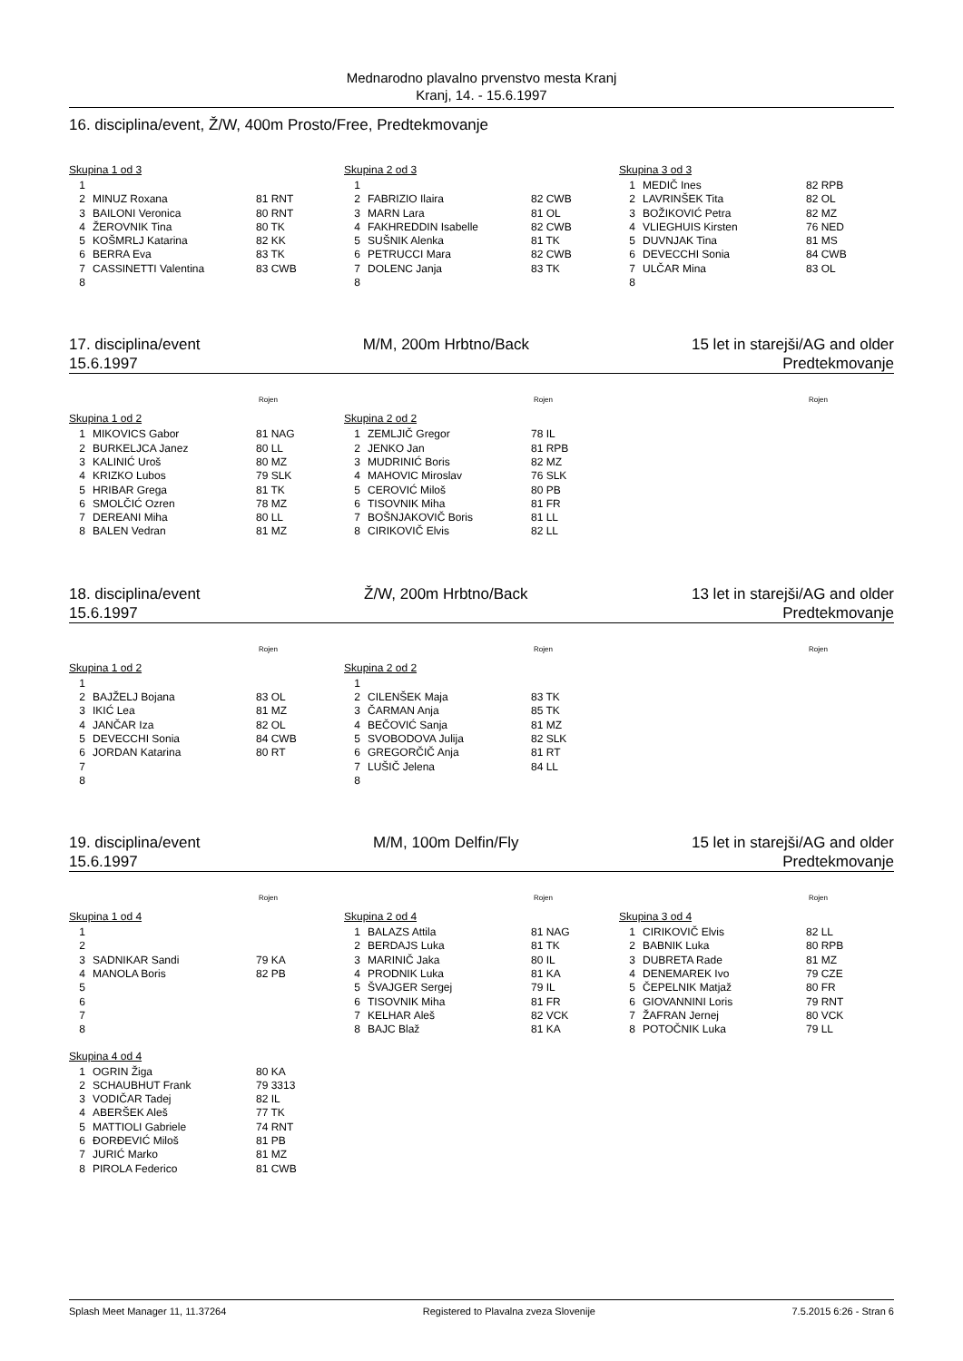Mednarodno plavalno prvenstvo mesta Kranj
Kranj, 14. - 15.6.1997
16. disciplina/event, Ž/W, 400m Prosto/Free, Predtekmovanje
Skupina 1 od 3
| 1 | | |
| 2 | MINUZ Roxana | 81 RNT |
| 3 | BAILONI Veronica | 80 RNT |
| 4 | ŽEROVNIK Tina | 80 TK |
| 5 | KOŠMRLJ Katarina | 82 KK |
| 6 | BERRA Eva | 83 TK |
| 7 | CASSINETTI Valentina | 83 CWB |
| 8 | | |
Skupina 2 od 3
| 1 | | |
| 2 | FABRIZIO Ilaira | 82 CWB |
| 3 | MARN Lara | 81 OL |
| 4 | FAKHREDDIN Isabelle | 82 CWB |
| 5 | SUŠNIK Alenka | 81 TK |
| 6 | PETRUCCI Mara | 82 CWB |
| 7 | DOLENC Janja | 83 TK |
| 8 | | |
Skupina 3 od 3
| 1 | MEDIČ Ines | 82 RPB |
| 2 | LAVRINŠEK Tita | 82 OL |
| 3 | BOŽIKOVIĆ Petra | 82 MZ |
| 4 | VLIEGHUIS Kirsten | 76 NED |
| 5 | DUVNJAK Tina | 81 MS |
| 6 | DEVECCHI Sonia | 84 CWB |
| 7 | ULČAR Mina | 83 OL |
| 8 | | |
17. disciplina/event M/M, 200m Hrbtno/Back 15 let in starejši/AG and older
15.6.1997 Predtekmovanje
Rojen
Skupina 1 od 2
| 1 | MIKOVICS Gabor | 81 NAG |
| 2 | BURKELJCA Janez | 80 LL |
| 3 | KALINIĆ Uroš | 80 MZ |
| 4 | KRIZKO Lubos | 79 SLK |
| 5 | HRIBAR Grega | 81 TK |
| 6 | SMOLČIĆ Ozren | 78 MZ |
| 7 | DEREANI Miha | 80 LL |
| 8 | BALEN Vedran | 81 MZ |
Rojen
Skupina 2 od 2
| 1 | ZEMLJIČ Gregor | 78 IL |
| 2 | JENKO Jan | 81 RPB |
| 3 | MUDRINIĆ Boris | 82 MZ |
| 4 | MAHOVIC Miroslav | 76 SLK |
| 5 | CEROVIĆ Miloš | 80 PB |
| 6 | TISOVNIK Miha | 81 FR |
| 7 | BOŠNJAKOVIČ Boris | 81 LL |
| 8 | CIRIKOVIČ Elvis | 82 LL |
Rojen
18. disciplina/event Ž/W, 200m Hrbtno/Back 13 let in starejši/AG and older
15.6.1997 Predtekmovanje
Rojen
Skupina 1 od 2
| 1 | | |
| 2 | BAJŽELJ Bojana | 83 OL |
| 3 | IKIĆ Lea | 81 MZ |
| 4 | JANČAR Iza | 82 OL |
| 5 | DEVECCHI Sonia | 84 CWB |
| 6 | JORDAN Katarina | 80 RT |
| 7 | | |
| 8 | | |
Rojen
Skupina 2 od 2
| 1 | | |
| 2 | CILENŠEK Maja | 83 TK |
| 3 | ČARMAN Anja | 85 TK |
| 4 | BEČOVIĆ Sanja | 81 MZ |
| 5 | SVOBODOVA Julija | 82 SLK |
| 6 | GREGORČIČ Anja | 81 RT |
| 7 | LUŠIČ Jelena | 84 LL |
| 8 | | |
Rojen
19. disciplina/event M/M, 100m Delfin/Fly 15 let in starejši/AG and older
15.6.1997 Predtekmovanje
Rojen
Skupina 1 od 4
| 1 | | |
| 2 | | |
| 3 | SADNIKAR Sandi | 79 KA |
| 4 | MANOLA Boris | 82 PB |
| 5 | | |
| 6 | | |
| 7 | | |
| 8 | | |
Rojen
Skupina 2 od 4
| 1 | BALAZS Attila | 81 NAG |
| 2 | BERDAJS Luka | 81 TK |
| 3 | MARINIČ Jaka | 80 IL |
| 4 | PRODNIK Luka | 81 KA |
| 5 | ŠVAJGER Sergej | 79 IL |
| 6 | TISOVNIK Miha | 81 FR |
| 7 | KELHAR Aleš | 82 VCK |
| 8 | BAJC Blaž | 81 KA |
Rojen
Skupina 3 od 4
| 1 | CIRIKOVIČ Elvis | 82 LL |
| 2 | BABNIK Luka | 80 RPB |
| 3 | DUBRETA Rade | 81 MZ |
| 4 | DENEMAREK Ivo | 79 CZE |
| 5 | ČEPELNIK Matjaž | 80 FR |
| 6 | GIOVANNINI Loris | 79 RNT |
| 7 | ŽAFRAN Jernej | 80 VCK |
| 8 | POTOČNIK Luka | 79 LL |
Skupina 4 od 4
| 1 | OGRIN Žiga | 80 KA |
| 2 | SCHAUBHUT Frank | 79 3313 |
| 3 | VODIČAR Tadej | 82 IL |
| 4 | ABERŠEK Aleš | 77 TK |
| 5 | MATTIOLI Gabriele | 74 RNT |
| 6 | ĐORĐEVIĆ Miloš | 81 PB |
| 7 | JURIĆ Marko | 81 MZ |
| 8 | PIROLA Federico | 81 CWB |
Splash Meet Manager 11, 11.37264 Registered to Plavalna zveza Slovenije 7.5.2015 6:26 - Stran 6